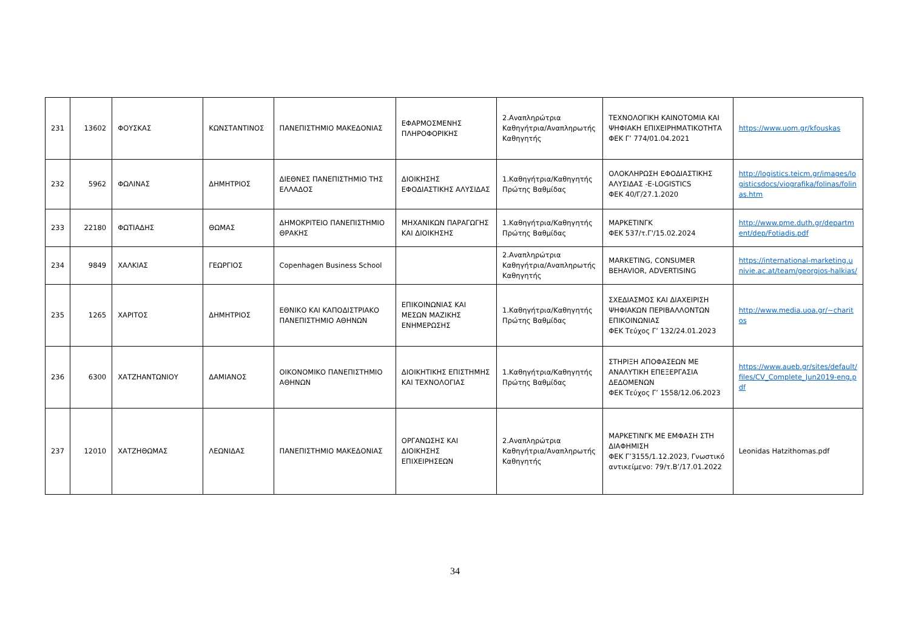| 231 | 13602 | ΦΟΥΣΚΑΣ | ΚΩΝΣΤΑΝΤΙΝΟΣ | ΠΑΝΕΠΙΣΤΗΜΙΟ ΜΑΚΕΔΟΝΙΑΣ | ΕΦΑΡΜΟΣΜΕΝΗΣ ΠΛΗΡΟΦΟΡΙΚΗΣ | 2.Αναπληρώτρια Καθηγήτρια/Αναπληρωτής Καθηγητής | ΤΕΧΝΟΛΟΓΙΚΗ ΚΑΙΝΟΤΟΜΙΑ ΚΑΙ ΨΗΦΙΑΚΗ ΕΠΙΧΕΙΡΗΜΑΤΙΚΟΤΗΤΑ ΦΕΚ Γ’ 774/01.04.2021 | https://www.uom.gr/kfouskas |
| 232 | 5962 | ΦΩΛΙΝΑΣ | ΔΗΜΗΤΡΙΟΣ | ΔΙΕΘΝΕΣ ΠΑΝΕΠΙΣΤΗΜΙΟ ΤΗΣ ΕΛΛΑΔΟΣ | ΔΙΟΙΚΗΣΗΣ ΕΦΟΔΙΑΣΤΙΚΗΣ ΑΛΥΣΙΔΑΣ | 1.Καθηγήτρια/Καθηγητής Πρώτης Βαθμίδας | ΟΛΟΚΛΗΡΩΣΗ ΕΦΟΔΙΑΣΤΙΚΗΣ ΑΛΥΣΙΔΑΣ -E-LOGISTICS ΦΕΚ 40/Γ/27.1.2020 | http://logistics.teicm.gr/images/logisticsdocs/viografika/folinas/folinas.htm |
| 233 | 22180 | ΦΩΤΙΑΔΗΣ | ΘΩΜΑΣ | ΔΗΜΟΚΡΙΤΕΙΟ ΠΑΝΕΠΙΣΤΗΜΙΟ ΘΡΑΚΗΣ | ΜΗΧΑΝΙΚΩΝ ΠΑΡΑΓΩΓΗΣ ΚΑΙ ΔΙΟΙΚΗΣΗΣ | 1.Καθηγήτρια/Καθηγητής Πρώτης Βαθμίδας | ΜΑΡΚΕΤΙΝΓΚ ΦΕΚ 537/τ.Γ'/15.02.2024 | http://www.pme.duth.gr/department/dep/Fotiadis.pdf |
| 234 | 9849 | ΧΑΛΚΙΑΣ | ΓΕΩΡΓΙΟΣ | Copenhagen Business School | | 2.Αναπληρώτρια Καθηγήτρια/Αναπληρωτής Καθηγητής | MARKETING, CONSUMER BEHAVIOR, ADVERTISING | https://international-marketing.univie.ac.at/team/georgios-halkias/ |
| 235 | 1265 | ΧΑΡΙΤΟΣ | ΔΗΜΗΤΡΙΟΣ | ΕΘΝΙΚΟ ΚΑΙ ΚΑΠΟΔΙΣΤΡΙΑΚΟ ΠΑΝΕΠΙΣΤΗΜΙΟ ΑΘΗΝΩΝ | ΕΠΙΚΟΙΝΩΝΙΑΣ ΚΑΙ ΜΕΣΩΝ ΜΑΖΙΚΗΣ ΕΝΗΜΕΡΩΣΗΣ | 1.Καθηγήτρια/Καθηγητής Πρώτης Βαθμίδας | ΣΧΕΔΙΑΣΜΟΣ ΚΑΙ ΔΙΑΧΕΙΡΙΣΗ ΨΗΦΙΑΚΩΝ ΠΕΡΙΒΑΛΛΟΝΤΩΝ ΕΠΙΚΟΙΝΩΝΙΑΣ ΦΕΚ Τεύχος Γ’ 132/24.01.2023 | http://www.media.uoa.gr/~charitos |
| 236 | 6300 | ΧΑΤΖΗΑΝΤΩΝΙΟΥ | ΔΑΜΙΑΝΟΣ | ΟΙΚΟΝΟΜΙΚΟ ΠΑΝΕΠΙΣΤΗΜΙΟ ΑΘΗΝΩΝ | ΔΙΟΙΚΗΤΙΚΗΣ ΕΠΙΣΤΗΜΗΣ ΚΑΙ ΤΕΧΝΟΛΟΓΙΑΣ | 1.Καθηγήτρια/Καθηγητής Πρώτης Βαθμίδας | ΣΤΗΡΙΞΗ ΑΠΟΦΑΣΕΩΝ ΜΕ ΑΝΑΛΥΤΙΚΗ ΕΠΕΞΕΡΓΑΣΙΑ ΔΕΔΟΜΕΝΩΝ ΦΕΚ Τεύχος Γ’ 1558/12.06.2023 | https://www.aueb.gr/sites/default/files/CV_Complete_Jun2019-eng.pdf |
| 237 | 12010 | ΧΑΤΖΗΘΩΜΑΣ | ΛΕΩΝΙΔΑΣ | ΠΑΝΕΠΙΣΤΗΜΙΟ ΜΑΚΕΔΟΝΙΑΣ | ΟΡΓΑΝΩΣΗΣ ΚΑΙ ΔΙΟΙΚΗΣΗΣ ΕΠΙΧΕΙΡΗΣΕΩΝ | 2.Αναπληρώτρια Καθηγήτρια/Αναπληρωτής Καθηγητής | ΜΑΡΚΕΤΙΝΓΚ ΜΕ ΕΜΦΑΣΗ ΣΤΗ ΔΙΑΦΗΜΙΣΗ ΦΕΚ Γ’3155/1.12.2023, Γνωστικό αντικείμενο: 79/τ.Β’/17.01.2022 | Leonidas Hatzithomas.pdf |
34